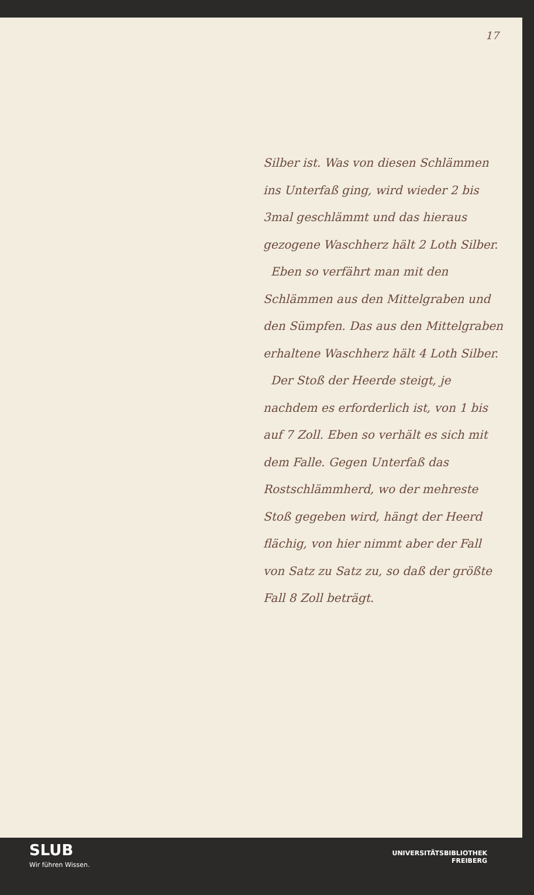17
Silber ist. Was von diesen Schlämmen ins Unterfaß ging, wird wieder 2 bis 3mal geschlämmt und das hieraus gezogene Waschherz hält 2 Loth Silber.
Eben so verfährt man mit den Schlämmen aus den Mittelgraben und den Sümpfen. Das aus den Mittelgraben erhaltene Waschherz hält 4 Loth Silber.
Der Stoß der Heerde steigt, je nachdem es erforderlich ist, von 1 bis auf 7 Zoll. Eben so verhält es sich mit dem Falle. Gegen Unterfaß das Rostschlämmherd, wo der mehreste Stoß gegeben wird, hängt der Heerd flächig, von hier nimmt aber der Fall von Satz zu Satz zu, so daß der größte Fall 8 Zoll beträgt.
SLUB
Wir führen Wissen.
UNIVERSITÄTSBIBLIOTHEK
FREIBERG